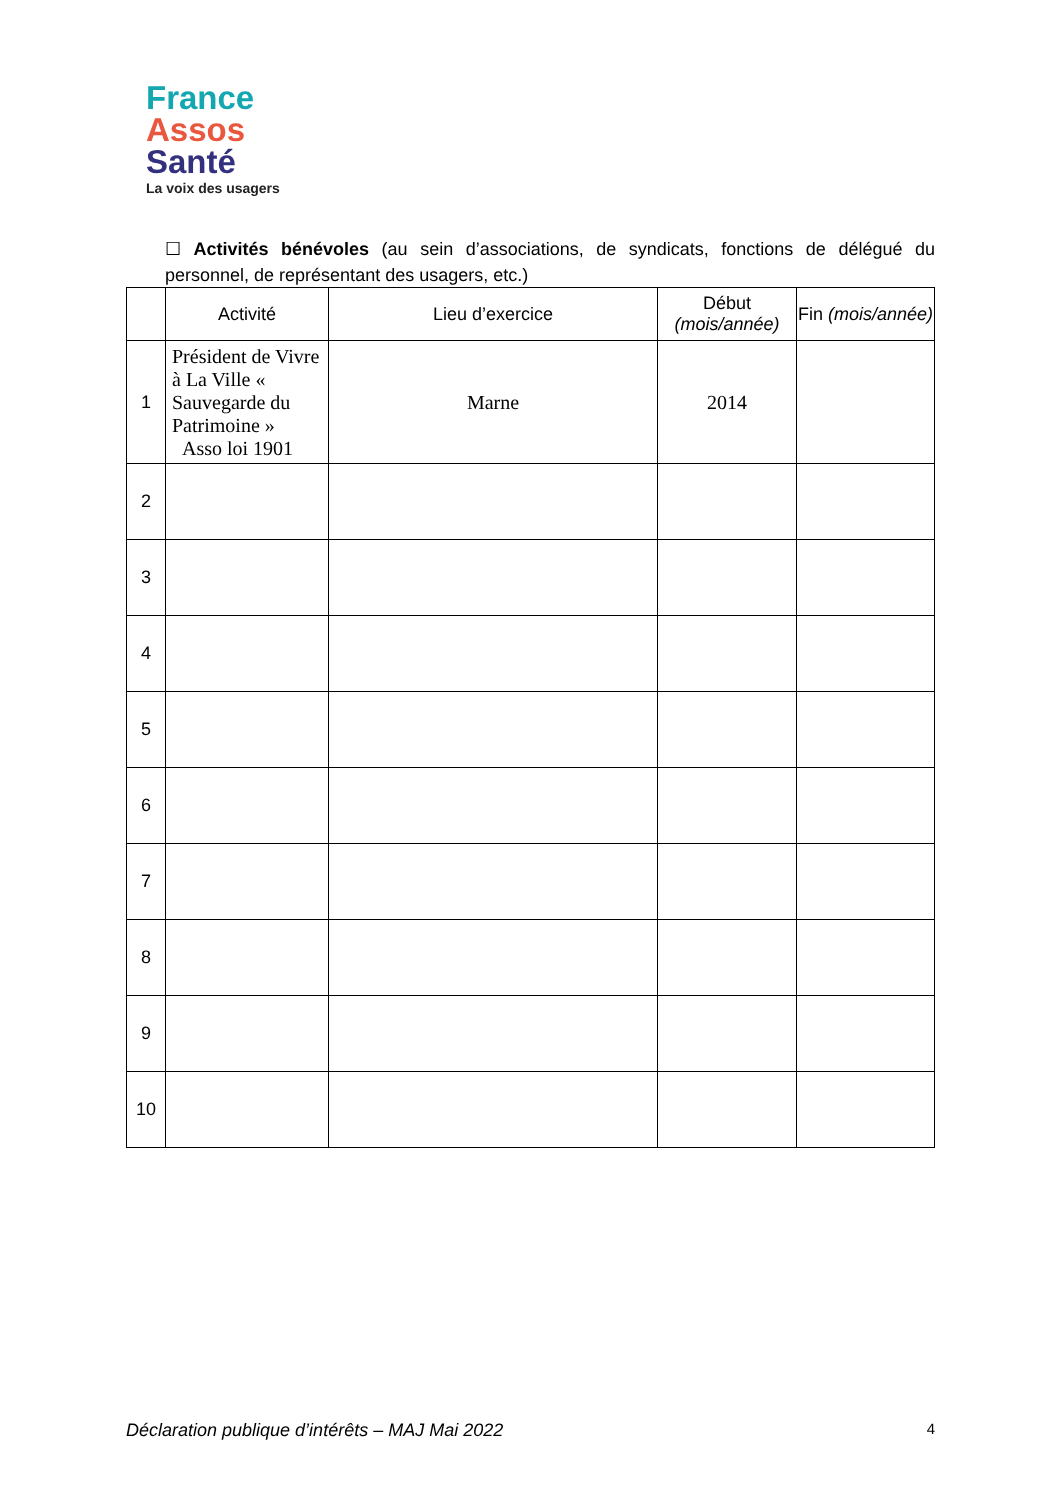France
Assos
Santé
La voix des usagers
☐ Activités bénévoles (au sein d’associations, de syndicats, fonctions de délégué du personnel, de représentant des usagers, etc.)
| | Activité | Lieu d’exercice | Début (mois/année) | Fin (mois/année) |
| --- | --- | --- | --- | --- |
| 1 | Président de Vivre à La Ville « Sauvegarde du Patrimoine » Asso loi 1901 | Marne | 2014 | |
| 2 | | | | |
| 3 | | | | |
| 4 | | | | |
| 5 | | | | |
| 6 | | | | |
| 7 | | | | |
| 8 | | | | |
| 9 | | | | |
| 10 | | | | |
Déclaration publique d’intérêts – MAJ Mai 2022 4